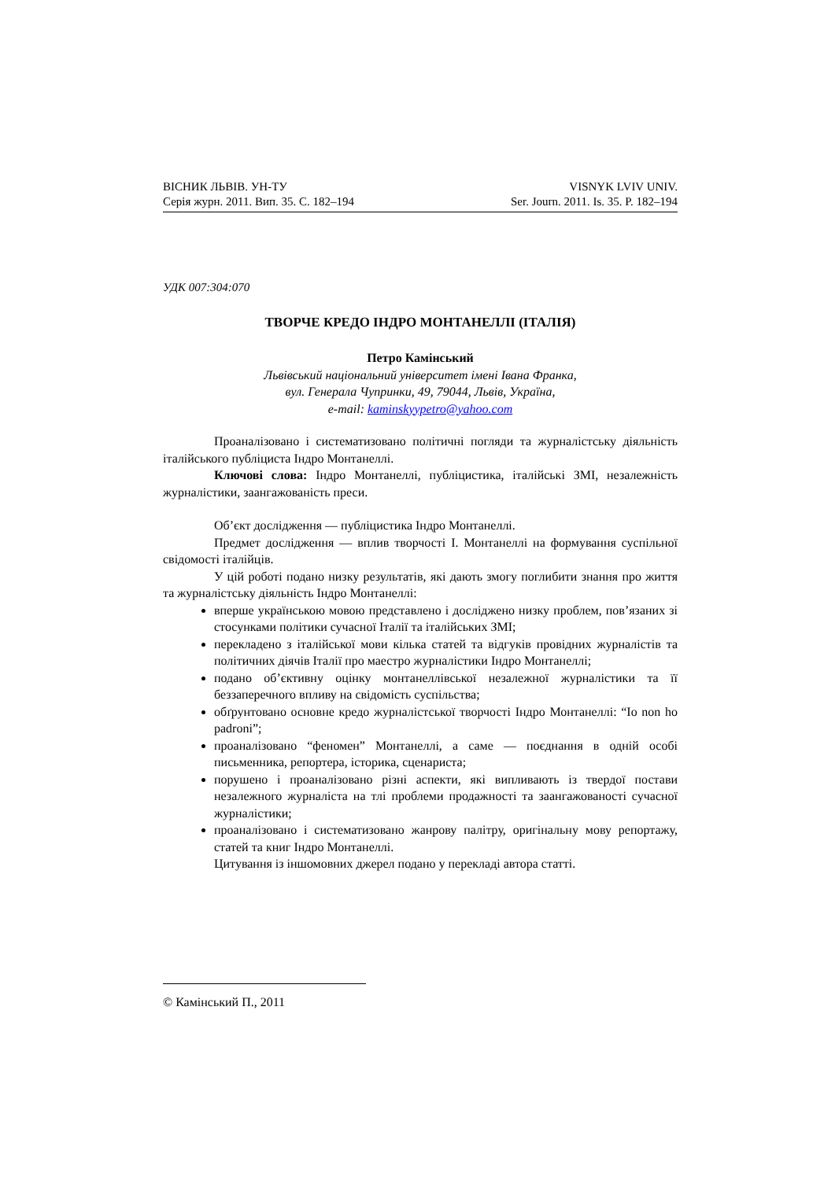ВІСНИК ЛЬВІВ. УН-ТУ
Серія журн. 2011. Вип. 35. С. 182–194
VISNYK LVIV UNIV.
Ser. Journ. 2011. Is. 35. P. 182–194
УДК 007:304:070
ТВОРЧЕ КРЕДО ІНДРО МОНТАНЕЛЛІ (ІТАЛІЯ)
Петро Камінський
Львівський національний університет імені Івана Франка,
вул. Генерала Чупринки, 49, 79044, Львів, Україна,
e-mail: kaminskyypetro@yahoo.com
Проаналізовано і систематизовано політичні погляди та журналістську діяльність італійського публіциста Індро Монтанеллі.
Ключові слова: Індро Монтанеллі, публіцистика, італійські ЗМІ, незалежність журналістики, заангажованість преси.
Об’єкт дослідження — публіцистика Індро Монтанеллі.
Предмет дослідження — вплив творчості І. Монтанеллі на формування суспільної свідомості італійців.
У цій роботі подано низку результатів, які дають змогу поглибити знання про життя та журналістську діяльність Індро Монтанеллі:
вперше українською мовою представлено і досліджено низку проблем, пов’язаних зі стосунками політики сучасної Італії та італійських ЗМІ;
перекладено з італійської мови кілька статей та відгуків провідних журналістів та політичних діячів Італії про маестро журналістики Індро Монтанеллі;
подано об’єктивну оцінку монтанеллівської незалежної журналістики та її беззаперечного впливу на свідомість суспільства;
обґрунтовано основне кредо журналістської творчості Індро Монтанеллі: “Io non ho padroni”;
проаналізовано “феномен” Монтанеллі, а саме — поєднання в одній особі письменника, репортера, історика, сценариста;
порушено і проаналізовано різні аспекти, які випливають із твердої постави незалежного журналіста на тлі проблеми продажності та заангажованості сучасної журналістики;
проаналізовано і систематизовано жанрову палітру, оригінальну мову репортажу, статей та книг Індро Монтанеллі.
Цитування із іншомовних джерел подано у перекладі автора статті.
© Камінський П., 2011